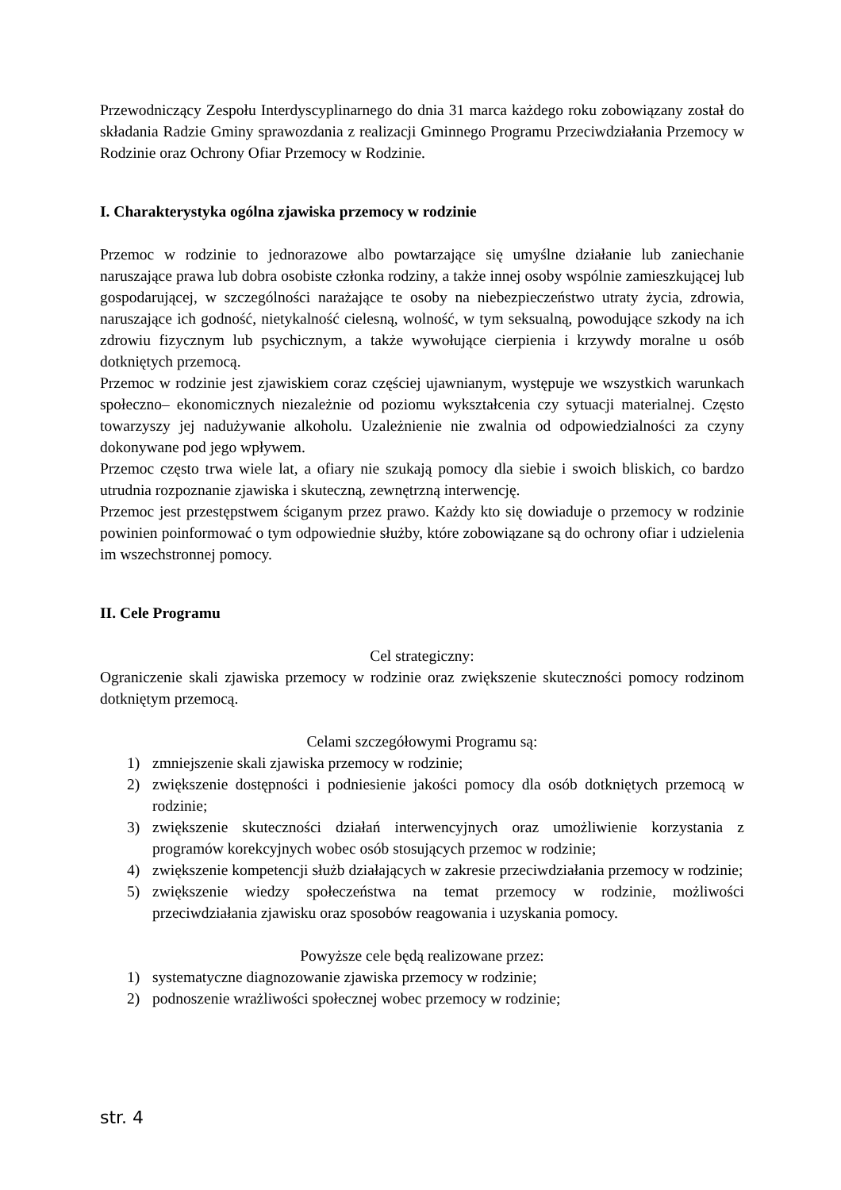Przewodniczący Zespołu Interdyscyplinarnego do dnia 31 marca każdego roku zobowiązany został do składania Radzie Gminy sprawozdania z realizacji Gminnego Programu Przeciwdziałania Przemocy w Rodzinie oraz Ochrony Ofiar Przemocy w Rodzinie.
I. Charakterystyka ogólna zjawiska przemocy w rodzinie
Przemoc w rodzinie to jednorazowe albo powtarzające się umyślne działanie lub zaniechanie naruszające prawa lub dobra osobiste członka rodziny, a także innej osoby wspólnie zamieszkującej lub gospodarującej, w szczególności narażające te osoby na niebezpieczeństwo utraty życia, zdrowia, naruszające ich godność, nietykalność cielesną, wolność, w tym seksualną, powodujące szkody na ich zdrowiu fizycznym lub psychicznym, a także wywołujące cierpienia i krzywdy moralne u osób dotkniętych przemocą.
Przemoc w rodzinie jest zjawiskiem coraz częściej ujawnianym, występuje we wszystkich warunkach społeczno– ekonomicznych niezależnie od poziomu wykształcenia czy sytuacji materialnej. Często towarzyszy jej nadużywanie alkoholu. Uzależnienie nie zwalnia od odpowiedzialności za czyny dokonywane pod jego wpływem.
Przemoc często trwa wiele lat, a ofiary nie szukają pomocy dla siebie i swoich bliskich, co bardzo utrudnia rozpoznanie zjawiska i skuteczną, zewnętrzną interwencję.
Przemoc jest przestępstwem ściganym przez prawo. Każdy kto się dowiaduje o przemocy w rodzinie powinien poinformować o tym odpowiednie służby, które zobowiązane są do ochrony ofiar i udzielenia im wszechstronnej pomocy.
II. Cele Programu
Cel strategiczny:
Ograniczenie skali zjawiska przemocy w rodzinie oraz zwiększenie skuteczności pomocy rodzinom dotkniętym przemocą.
Celami szczegółowymi Programu są:
1) zmniejszenie skali zjawiska przemocy w rodzinie;
2) zwiększenie dostępności i podniesienie jakości pomocy dla osób dotkniętych przemocą w rodzinie;
3) zwiększenie skuteczności działań interwencyjnych oraz umożliwienie korzystania z programów korekcyjnych wobec osób stosujących przemoc w rodzinie;
4) zwiększenie kompetencji służb działających w zakresie przeciwdziałania przemocy w rodzinie;
5) zwiększenie wiedzy społeczeństwa na temat przemocy w rodzinie, możliwości przeciwdziałania zjawisku oraz sposobów reagowania i uzyskania pomocy.
Powyższe cele będą realizowane przez:
1) systematyczne diagnozowanie zjawiska przemocy w rodzinie;
2) podnoszenie wrażliwości społecznej wobec przemocy w rodzinie;
str. 4